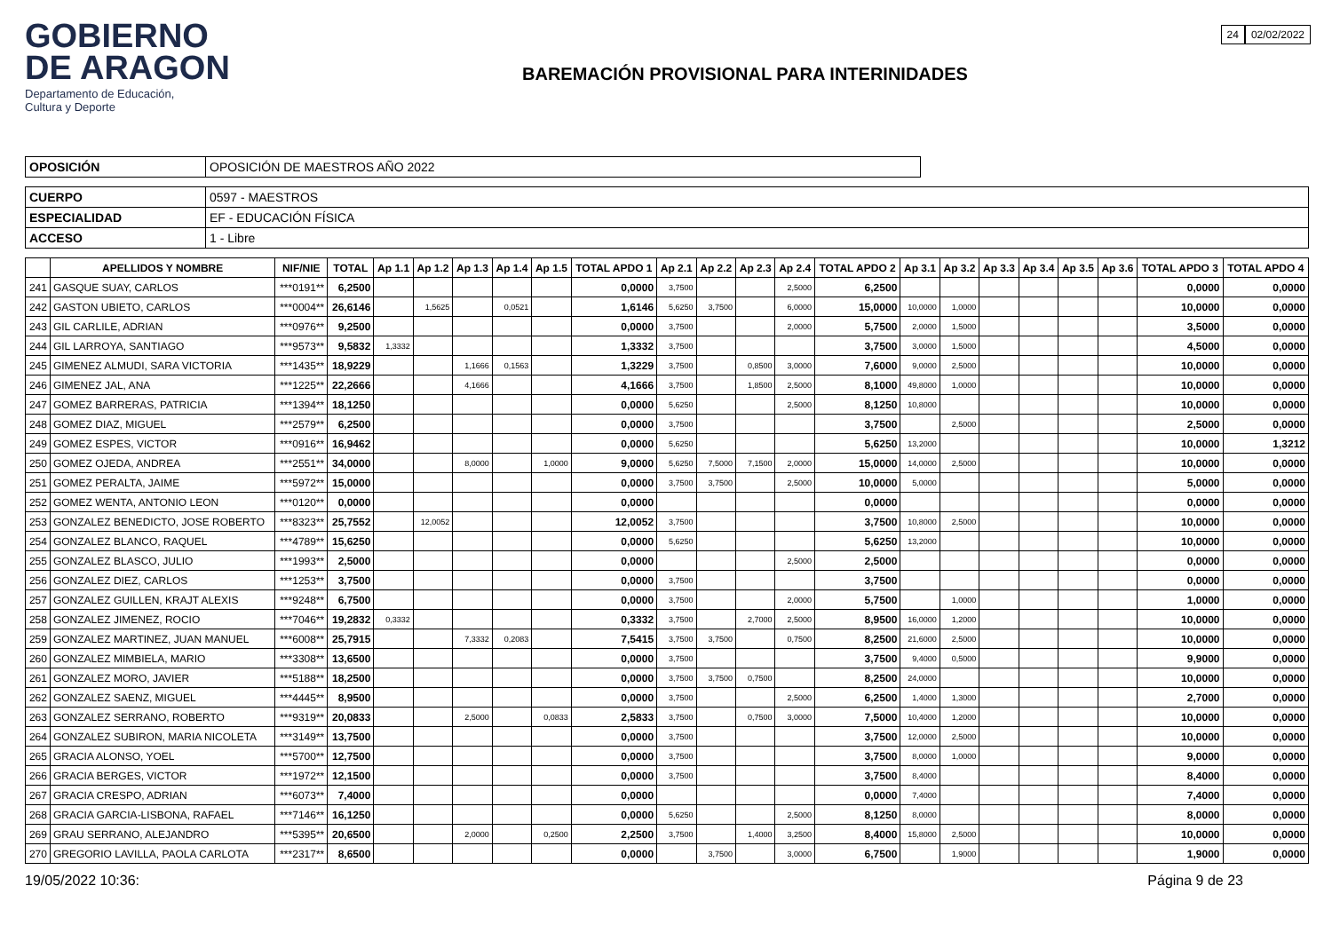GOBIERNO
DE ARAGON
Departamento de Educación,
Cultura y Deporte
BAREMACIÓN PROVISIONAL PARA INTERINIDADES
24 02/02/2022
| OPOSICIÓN | OPOSICIÓN DE MAESTROS AÑO 2022 |
| CUERPO | 0597 - MAESTROS |
| ESPECIALIDAD | EF - EDUCACIÓN FÍSICA |
| ACCESO | 1 - Libre |
| | APELLIDOS Y NOMBRE | NIF/NIE | TOTAL | Ap 1.1 | Ap 1.2 | Ap 1.3 | Ap 1.4 | Ap 1.5 | TOTAL APDO 1 | Ap 2.1 | Ap 2.2 | Ap 2.3 | Ap 2.4 | TOTAL APDO 2 | Ap 3.1 | Ap 3.2 | Ap 3.3 | Ap 3.4 | Ap 3.5 | Ap 3.6 | TOTAL APDO 3 | TOTAL APDO 4 |
| --- | --- | --- | --- | --- | --- | --- | --- | --- | --- | --- | --- | --- | --- | --- | --- | --- | --- | --- | --- | --- | --- | --- |
| 241 | GASQUE SUAY, CARLOS | ***0191** | 6,2500 | | | | | | 0,0000 | 3,7500 | | | 2,5000 | 6,2500 | | | | | | | 0,0000 | 0,0000 |
| 242 | GASTON UBIETO, CARLOS | ***0004** | 26,6146 | | 1,5625 | | 0,0521 | | 1,6146 | 5,6250 | 3,7500 | | 6,0000 | 15,0000 | 10,0000 | 1,0000 | | | | | 10,0000 | 0,0000 |
| 243 | GIL CARLILE, ADRIAN | ***0976** | 9,2500 | | | | | | 0,0000 | 3,7500 | | | 2,0000 | 5,7500 | 2,0000 | 1,5000 | | | | | 3,5000 | 0,0000 |
| 244 | GIL LARROYA, SANTIAGO | ***9573** | 9,5832 | 1,3332 | | | | | 1,3332 | 3,7500 | | | | 3,7500 | 3,0000 | 1,5000 | | | | | 4,5000 | 0,0000 |
| 245 | GIMENEZ ALMUDI, SARA VICTORIA | ***1435** | 18,9229 | | | 1,1666 | 0,1563 | | 1,3229 | 3,7500 | | 0,8500 | 3,0000 | 7,6000 | 9,0000 | 2,5000 | | | | | 10,0000 | 0,0000 |
| 246 | GIMENEZ JAL, ANA | ***1225** | 22,2666 | | | 4,1666 | | | 4,1666 | 3,7500 | | 1,8500 | 2,5000 | 8,1000 | 49,8000 | 1,0000 | | | | | 10,0000 | 0,0000 |
| 247 | GOMEZ BARRERAS, PATRICIA | ***1394** | 18,1250 | | | | | | 0,0000 | 5,6250 | | | 2,5000 | 8,1250 | 10,8000 | | | | | | 10,0000 | 0,0000 |
| 248 | GOMEZ DIAZ, MIGUEL | ***2579** | 6,2500 | | | | | | 0,0000 | 3,7500 | | | | 3,7500 | | 2,5000 | | | | | 2,5000 | 0,0000 |
| 249 | GOMEZ ESPES, VICTOR | ***0916** | 16,9462 | | | | | | 0,0000 | 5,6250 | | | | 5,6250 | 13,2000 | | | | | | 10,0000 | 1,3212 |
| 250 | GOMEZ OJEDA, ANDREA | ***2551** | 34,0000 | | | 8,0000 | | 1,0000 | 9,0000 | 5,6250 | 7,5000 | 7,1500 | 2,0000 | 15,0000 | 14,0000 | 2,5000 | | | | | 10,0000 | 0,0000 |
| 251 | GOMEZ PERALTA, JAIME | ***5972** | 15,0000 | | | | | | 0,0000 | 3,7500 | 3,7500 | | 2,5000 | 10,0000 | 5,0000 | | | | | | 5,0000 | 0,0000 |
| 252 | GOMEZ WENTA, ANTONIO LEON | ***0120** | 0,0000 | | | | | | 0,0000 | | | | | 0,0000 | | | | | | | 0,0000 | 0,0000 |
| 253 | GONZALEZ BENEDICTO, JOSE ROBERTO | ***8323** | 25,7552 | | 12,0052 | | | | 12,0052 | 3,7500 | | | | 3,7500 | 10,8000 | 2,5000 | | | | | 10,0000 | 0,0000 |
| 254 | GONZALEZ BLANCO, RAQUEL | ***4789** | 15,6250 | | | | | | 0,0000 | 5,6250 | | | | 5,6250 | 13,2000 | | | | | | 10,0000 | 0,0000 |
| 255 | GONZALEZ BLASCO, JULIO | ***1993** | 2,5000 | | | | | | 0,0000 | | | | 2,5000 | 2,5000 | | | | | | | 0,0000 | 0,0000 |
| 256 | GONZALEZ DIEZ, CARLOS | ***1253** | 3,7500 | | | | | | 0,0000 | 3,7500 | | | | 3,7500 | | | | | | | 0,0000 | 0,0000 |
| 257 | GONZALEZ GUILLEN, KRAJT ALEXIS | ***9248** | 6,7500 | | | | | | 0,0000 | 3,7500 | | | 2,0000 | 5,7500 | | 1,0000 | | | | | 1,0000 | 0,0000 |
| 258 | GONZALEZ JIMENEZ, ROCIO | ***7046** | 19,2832 | 0,3332 | | | | | 0,3332 | 3,7500 | | 2,7000 | 2,5000 | 8,9500 | 16,0000 | 1,2000 | | | | | 10,0000 | 0,0000 |
| 259 | GONZALEZ MARTINEZ, JUAN MANUEL | ***6008** | 25,7915 | | | 7,3332 | 0,2083 | | 7,5415 | 3,7500 | 3,7500 | | 0,7500 | 8,2500 | 21,6000 | 2,5000 | | | | | 10,0000 | 0,0000 |
| 260 | GONZALEZ MIMBIELA, MARIO | ***3308** | 13,6500 | | | | | | 0,0000 | 3,7500 | | | | 3,7500 | 9,4000 | 0,5000 | | | | | 9,9000 | 0,0000 |
| 261 | GONZALEZ MORO, JAVIER | ***5188** | 18,2500 | | | | | | 0,0000 | 3,7500 | 3,7500 | 0,7500 | | 8,2500 | 24,0000 | | | | | | 10,0000 | 0,0000 |
| 262 | GONZALEZ SAENZ, MIGUEL | ***4445** | 8,9500 | | | | | | 0,0000 | 3,7500 | | | 2,5000 | 6,2500 | 1,4000 | 1,3000 | | | | | 2,7000 | 0,0000 |
| 263 | GONZALEZ SERRANO, ROBERTO | ***9319** | 20,0833 | | | 2,5000 | | 0,0833 | 2,5833 | 3,7500 | | 0,7500 | 3,0000 | 7,5000 | 10,4000 | 1,2000 | | | | | 10,0000 | 0,0000 |
| 264 | GONZALEZ SUBIRON, MARIA NICOLETA | ***3149** | 13,7500 | | | | | | 0,0000 | 3,7500 | | | | 3,7500 | 12,0000 | 2,5000 | | | | | 10,0000 | 0,0000 |
| 265 | GRACIA ALONSO, YOEL | ***5700** | 12,7500 | | | | | | 0,0000 | 3,7500 | | | | 3,7500 | 8,0000 | 1,0000 | | | | | 9,0000 | 0,0000 |
| 266 | GRACIA BERGES, VICTOR | ***1972** | 12,1500 | | | | | | 0,0000 | 3,7500 | | | | 3,7500 | 8,4000 | | | | | | 8,4000 | 0,0000 |
| 267 | GRACIA CRESPO, ADRIAN | ***6073** | 7,4000 | | | | | | 0,0000 | | | | | 0,0000 | 7,4000 | | | | | | 7,4000 | 0,0000 |
| 268 | GRACIA GARCIA-LISBONA, RAFAEL | ***7146** | 16,1250 | | | | | | 0,0000 | 5,6250 | | | 2,5000 | 8,1250 | 8,0000 | | | | | | 8,0000 | 0,0000 |
| 269 | GRAU SERRANO, ALEJANDRO | ***5395** | 20,6500 | | | 2,0000 | | 0,2500 | 2,2500 | 3,7500 | | 1,4000 | 3,2500 | 8,4000 | 15,8000 | 2,5000 | | | | | 10,0000 | 0,0000 |
| 270 | GREGORIO LAVILLA, PAOLA CARLOTA | ***2317** | 8,6500 | | | | | | 0,0000 | | 3,7500 | | 3,0000 | 6,7500 | | 1,9000 | | | | | 1,9000 | 0,0000 |
19/05/2022 10:36: Página 9 de 23